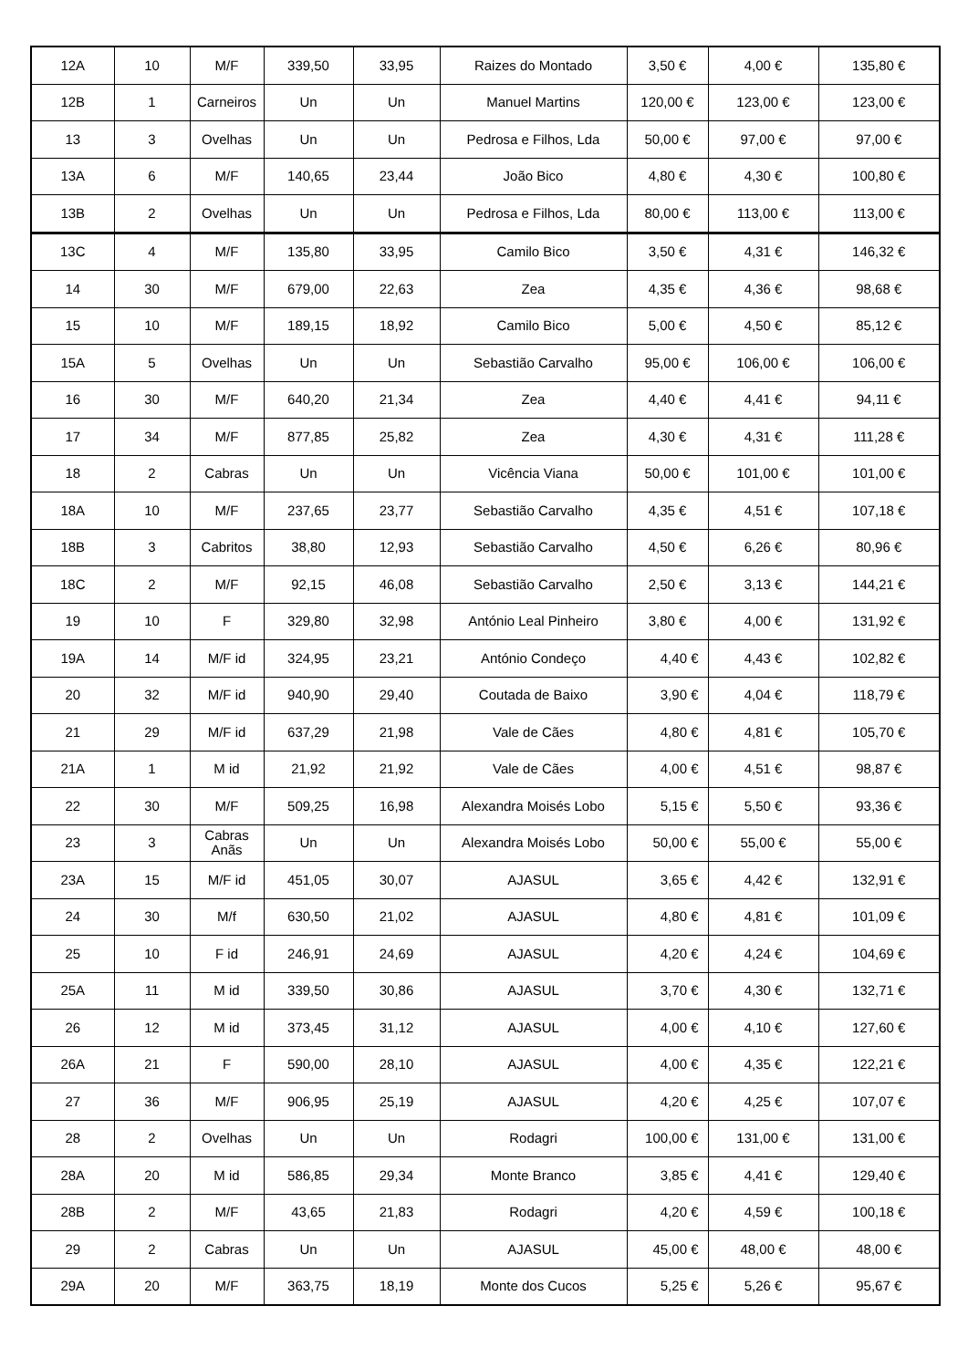| 12A | 10 | M/F | 339,50 | 33,95 | Raizes do Montado | 3,50 € | 4,00 € | 135,80 € |
| 12B | 1 | Carneiros | Un | Un | Manuel Martins | 120,00 € | 123,00 € | 123,00 € |
| 13 | 3 | Ovelhas | Un | Un | Pedrosa e Filhos, Lda | 50,00 € | 97,00 € | 97,00 € |
| 13A | 6 | M/F | 140,65 | 23,44 | João Bico | 4,80 € | 4,30 € | 100,80 € |
| 13B | 2 | Ovelhas | Un | Un | Pedrosa e Filhos, Lda | 80,00 € | 113,00 € | 113,00 € |
| 13C | 4 | M/F | 135,80 | 33,95 | Camilo Bico | 3,50 € | 4,31 € | 146,32 € |
| 14 | 30 | M/F | 679,00 | 22,63 | Zea | 4,35 € | 4,36 € | 98,68 € |
| 15 | 10 | M/F | 189,15 | 18,92 | Camilo Bico | 5,00 € | 4,50 € | 85,12 € |
| 15A | 5 | Ovelhas | Un | Un | Sebastião Carvalho | 95,00 € | 106,00 € | 106,00 € |
| 16 | 30 | M/F | 640,20 | 21,34 | Zea | 4,40 € | 4,41 € | 94,11 € |
| 17 | 34 | M/F | 877,85 | 25,82 | Zea | 4,30 € | 4,31 € | 111,28 € |
| 18 | 2 | Cabras | Un | Un | Vicência Viana | 50,00 € | 101,00 € | 101,00 € |
| 18A | 10 | M/F | 237,65 | 23,77 | Sebastião Carvalho | 4,35 € | 4,51 € | 107,18 € |
| 18B | 3 | Cabritos | 38,80 | 12,93 | Sebastião Carvalho | 4,50 € | 6,26 € | 80,96 € |
| 18C | 2 | M/F | 92,15 | 46,08 | Sebastião Carvalho | 2,50 € | 3,13 € | 144,21 € |
| 19 | 10 | F | 329,80 | 32,98 | António Leal Pinheiro | 3,80 € | 4,00 € | 131,92 € |
| 19A | 14 | M/F id | 324,95 | 23,21 | António Condeço | 4,40 € | 4,43 € | 102,82 € |
| 20 | 32 | M/F id | 940,90 | 29,40 | Coutada de Baixo | 3,90 € | 4,04 € | 118,79 € |
| 21 | 29 | M/F id | 637,29 | 21,98 | Vale de Cães | 4,80 € | 4,81 € | 105,70 € |
| 21A | 1 | M id | 21,92 | 21,92 | Vale de Cães | 4,00 € | 4,51 € | 98,87 € |
| 22 | 30 | M/F | 509,25 | 16,98 | Alexandra Moisés Lobo | 5,15 € | 5,50 € | 93,36 € |
| 23 | 3 | Cabras Anãs | Un | Un | Alexandra Moisés Lobo | 50,00 € | 55,00 € | 55,00 € |
| 23A | 15 | M/F id | 451,05 | 30,07 | AJASUL | 3,65 € | 4,42 € | 132,91 € |
| 24 | 30 | M/f | 630,50 | 21,02 | AJASUL | 4,80 € | 4,81 € | 101,09 € |
| 25 | 10 | F id | 246,91 | 24,69 | AJASUL | 4,20 € | 4,24 € | 104,69 € |
| 25A | 11 | M id | 339,50 | 30,86 | AJASUL | 3,70 € | 4,30 € | 132,71 € |
| 26 | 12 | M id | 373,45 | 31,12 | AJASUL | 4,00 € | 4,10 € | 127,60 € |
| 26A | 21 | F | 590,00 | 28,10 | AJASUL | 4,00 € | 4,35 € | 122,21 € |
| 27 | 36 | M/F | 906,95 | 25,19 | AJASUL | 4,20 € | 4,25 € | 107,07 € |
| 28 | 2 | Ovelhas | Un | Un | Rodagri | 100,00 € | 131,00 € | 131,00 € |
| 28A | 20 | M id | 586,85 | 29,34 | Monte Branco | 3,85 € | 4,41 € | 129,40 € |
| 28B | 2 | M/F | 43,65 | 21,83 | Rodagri | 4,20 € | 4,59 € | 100,18 € |
| 29 | 2 | Cabras | Un | Un | AJASUL | 45,00 € | 48,00 € | 48,00 € |
| 29A | 20 | M/F | 363,75 | 18,19 | Monte dos Cucos | 5,25 € | 5,26 € | 95,67 € |